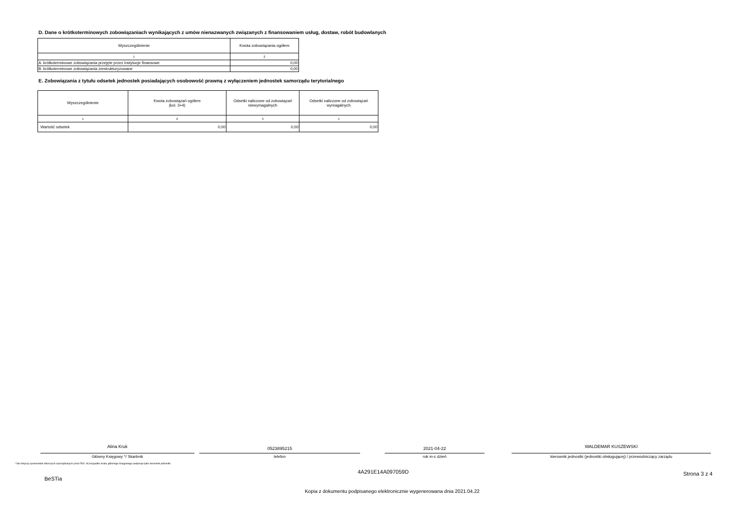D. Dane o krótkoterminowych zobowiązaniach wynikających z umów nienazwanych związanych z finansowaniem usług, dostaw, robót budowlanych
| Wyszczególnienie | Kwota zobowiązania ogółem |
| --- | --- |
| 1 | 2 |
| A. krótkoterminowe zobowiązania przejęte przez instytucje finansowe | 0,00 |
| B. krótkoterminowe zobowiązania zrestrukturyzowane | 0,00 |
E. Zobowiązania z tytułu odsetek jednostek posiadających osobowość prawną z wyłączeniem jednostek samorządu terytorialnego
| Wyszczególnienie | Kwota zobowiązań ogółem (kol. 3+4) | Odsetki naliczone od zobowiązań niewymagalnych | Odsetki naliczone od zobowiązań wymagalnych |
| --- | --- | --- | --- |
| 1 | 2 | 3 | 4 |
| Wartość odsetek | 0,00 | 0,00 | 0,00 |
Alina Kruk
Główny Księgowy */ Skarbnik
0523895215
telefon
2021-04-22
rok m-c dzień
WALDEMAR KUSZEWSKI
kierownik jednostki (jednostki obsługującej) / przewodniczący zarządu
* Nie dotyczy sprawozdań zbiorczych sporządzanych przez RIO. W przypadku braku głównego księgowego podpisuje tylko kierownik jednostki.
BeSTia
4A291E14A097059D
Strona 3 z 4
Kopia z dokumentu podpisanego elektronicznie wygenerowana dnia 2021.04.22